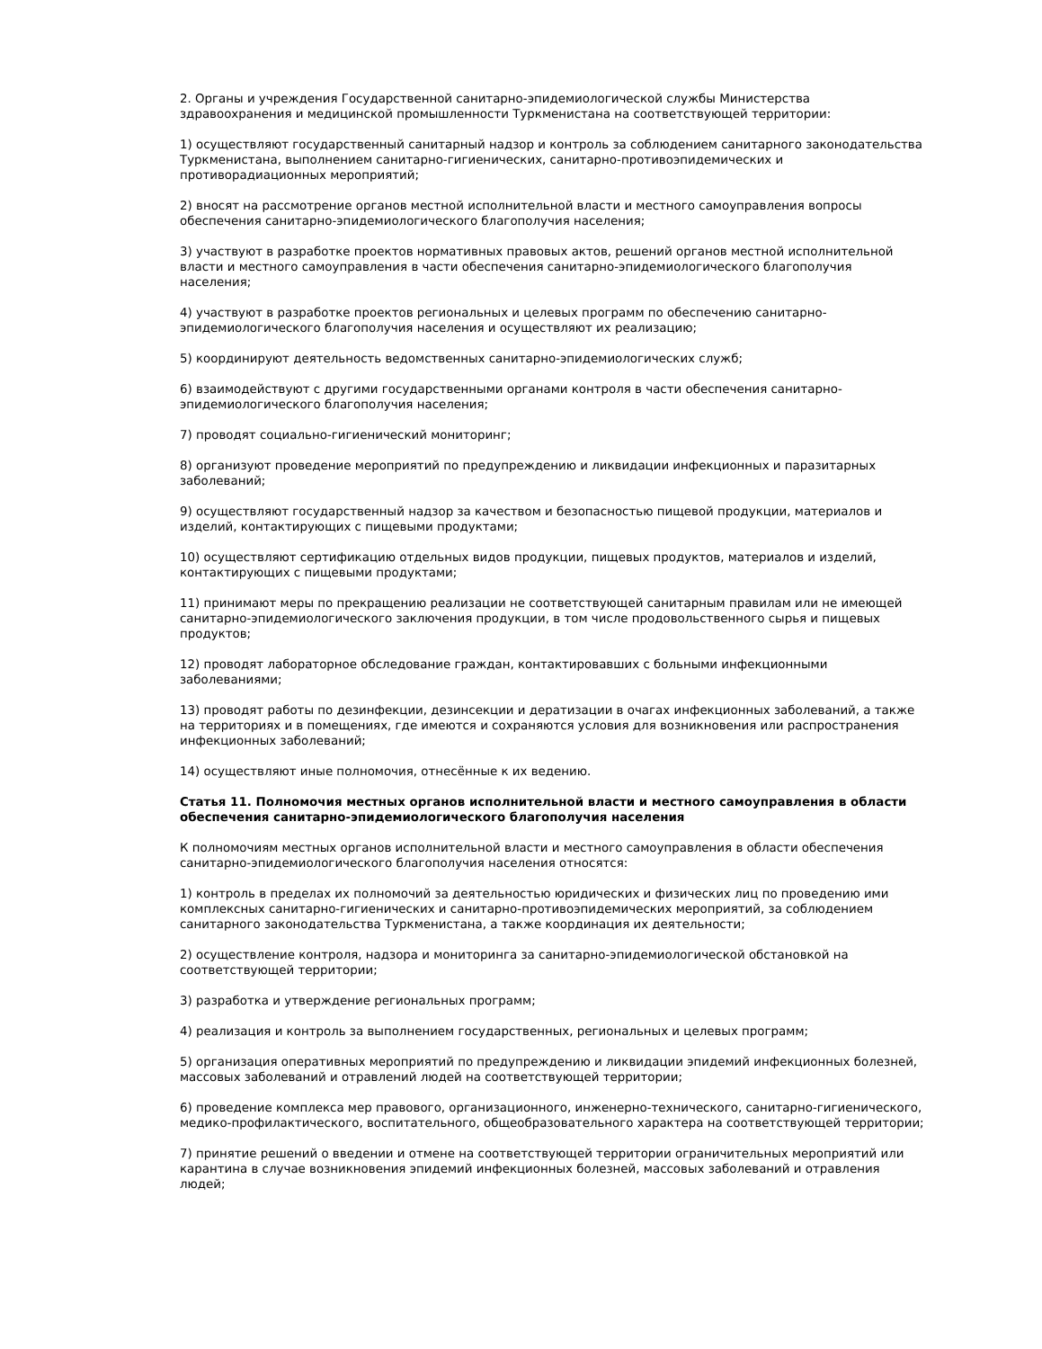2. Органы и учреждения Государственной санитарно-эпидемиологической службы Министерства здравоохранения и медицинской промышленности Туркменистана на соответствующей территории:
1) осуществляют государственный санитарный надзор и контроль за соблюдением санитарного законодательства Туркменистана, выполнением санитарно-гигиенических, санитарно-противоэпидемических и противорадиационных мероприятий;
2) вносят на рассмотрение органов местной исполнительной власти и местного самоуправления вопросы обеспечения санитарно-эпидемиологического благополучия населения;
3) участвуют в разработке проектов нормативных правовых актов, решений органов местной исполнительной власти и местного самоуправления в части обеспечения санитарно-эпидемиологического благополучия населения;
4) участвуют в разработке проектов региональных и целевых программ по обеспечению санитарно-эпидемиологического благополучия населения и осуществляют их реализацию;
5) координируют деятельность ведомственных санитарно-эпидемиологических служб;
6) взаимодействуют с другими государственными органами контроля в части обеспечения санитарно-эпидемиологического благополучия населения;
7) проводят социально-гигиенический мониторинг;
8) организуют проведение мероприятий по предупреждению и ликвидации инфекционных и паразитарных заболеваний;
9) осуществляют государственный надзор за качеством и безопасностью пищевой продукции, материалов и изделий, контактирующих с пищевыми продуктами;
10) осуществляют сертификацию отдельных видов продукции, пищевых продуктов, материалов и изделий, контактирующих с пищевыми продуктами;
11) принимают меры по прекращению реализации не соответствующей санитарным правилам или не имеющей санитарно-эпидемиологического заключения продукции, в том числе продовольственного сырья и пищевых продуктов;
12) проводят лабораторное обследование граждан, контактировавших с больными инфекционными заболеваниями;
13) проводят работы по дезинфекции, дезинсекции и дератизации в очагах инфекционных заболеваний, а также на территориях и в помещениях, где имеются и сохраняются условия для возникновения или распространения инфекционных заболеваний;
14) осуществляют иные полномочия, отнесённые к их ведению.
Статья 11. Полномочия местных органов исполнительной власти и местного самоуправления в области обеспечения санитарно-эпидемиологического благополучия населения
К полномочиям местных органов исполнительной власти и местного самоуправления в области обеспечения санитарно-эпидемиологического благополучия населения относятся:
1) контроль в пределах их полномочий за деятельностью юридических и физических лиц по проведению ими комплексных санитарно-гигиенических и санитарно-противоэпидемических мероприятий, за соблюдением санитарного законодательства Туркменистана, а также координация их деятельности;
2) осуществление контроля, надзора и мониторинга за санитарно-эпидемиологической обстановкой на соответствующей территории;
3) разработка и утверждение региональных программ;
4) реализация и контроль за выполнением государственных, региональных и целевых программ;
5) организация оперативных мероприятий по предупреждению и ликвидации эпидемий инфекционных болезней, массовых заболеваний и отравлений людей на соответствующей территории;
6) проведение комплекса мер правового, организационного, инженерно-технического, санитарно-гигиенического, медико-профилактического, воспитательного, общеобразовательного характера на соответствующей территории;
7) принятие решений о введении и отмене на соответствующей территории ограничительных мероприятий или карантина в случае возникновения эпидемий инфекционных болезней, массовых заболеваний и отравления людей;